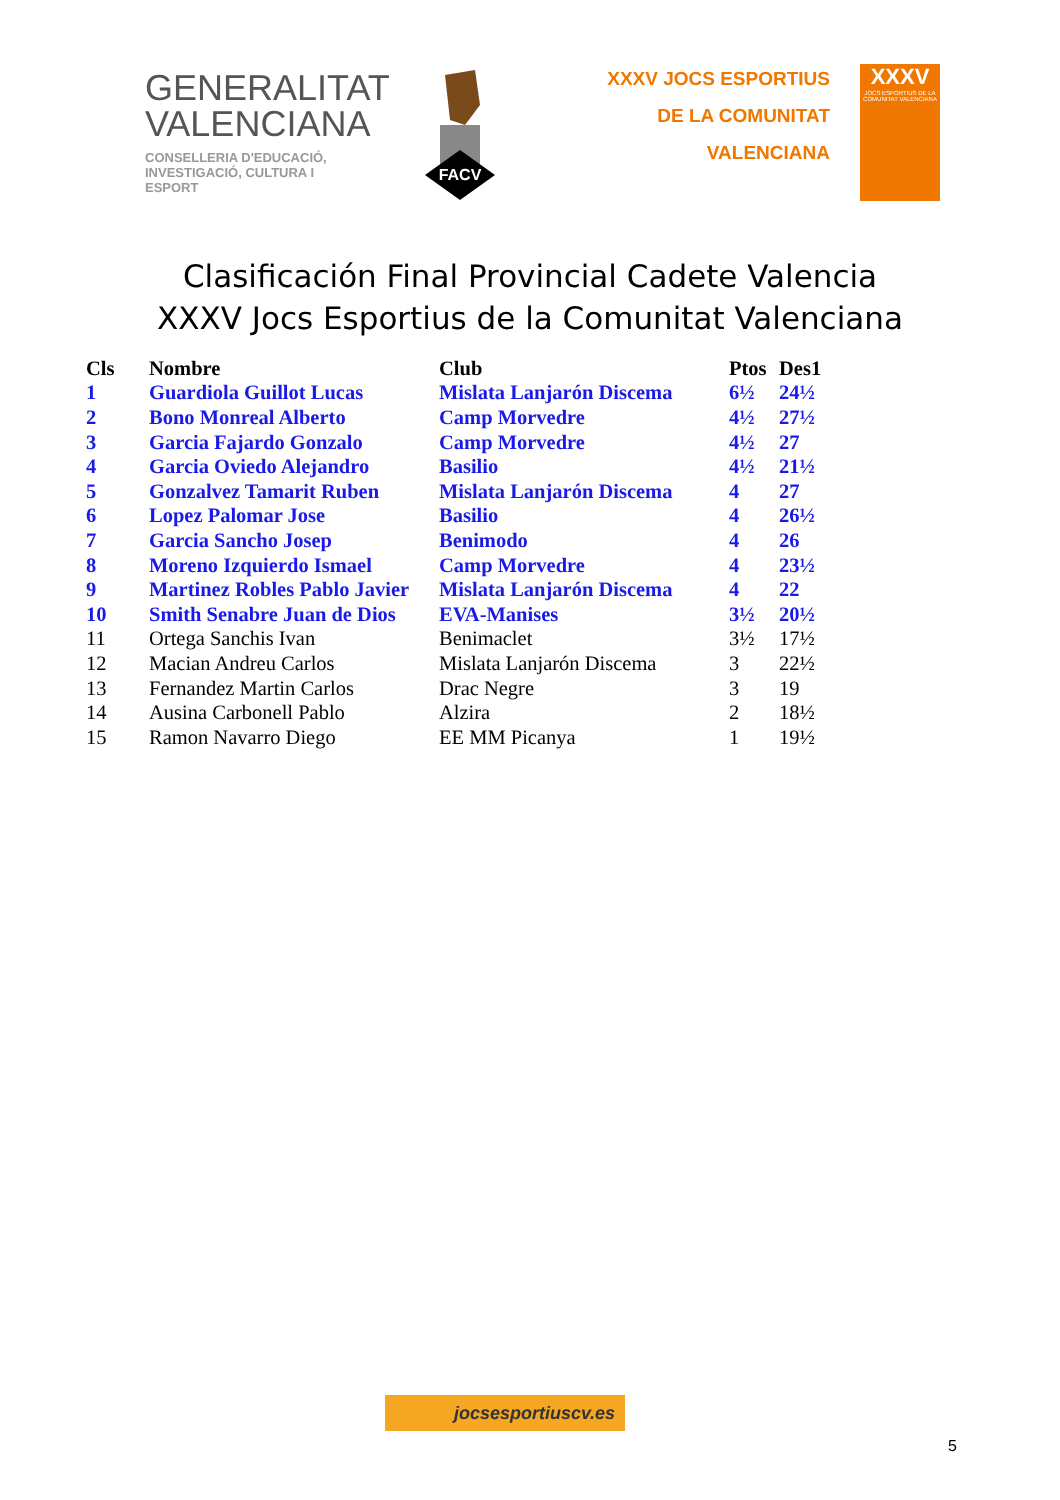GENERALITAT
VALENCIANA
CONSELLERIA D'EDUCACIÓ,
INVESTIGACIÓ, CULTURA I ESPORT
FACV
XXXV JOCS ESPORTIUS
DE LA COMUNITAT VALENCIANA
XXXV
JOCS ESPORTIUS DE LA COMUNITAT VALENCIANA
Clasificación Final Provincial Cadete Valencia
XXXV Jocs Esportius de la Comunitat Valenciana
| Cls | Nombre | Club | Ptos | Des1 |
| --- | --- | --- | --- | --- |
| 1 | Guardiola Guillot Lucas | Mislata Lanjarón Discema | 6½ | 24½ |
| 2 | Bono Monreal Alberto | Camp Morvedre | 4½ | 27½ |
| 3 | Garcia Fajardo Gonzalo | Camp Morvedre | 4½ | 27 |
| 4 | Garcia Oviedo Alejandro | Basilio | 4½ | 21½ |
| 5 | Gonzalvez Tamarit Ruben | Mislata Lanjarón Discema | 4 | 27 |
| 6 | Lopez Palomar Jose | Basilio | 4 | 26½ |
| 7 | Garcia Sancho Josep | Benimodo | 4 | 26 |
| 8 | Moreno Izquierdo Ismael | Camp Morvedre | 4 | 23½ |
| 9 | Martinez Robles Pablo Javier | Mislata Lanjarón Discema | 4 | 22 |
| 10 | Smith Senabre Juan de Dios | EVA-Manises | 3½ | 20½ |
| 11 | Ortega Sanchis Ivan | Benimaclet | 3½ | 17½ |
| 12 | Macian Andreu Carlos | Mislata Lanjarón Discema | 3 | 22½ |
| 13 | Fernandez Martin Carlos | Drac Negre | 3 | 19 |
| 14 | Ausina Carbonell Pablo | Alzira | 2 | 18½ |
| 15 | Ramon Navarro Diego | EE MM Picanya | 1 | 19½ |
jocsesportiuscv.es
5